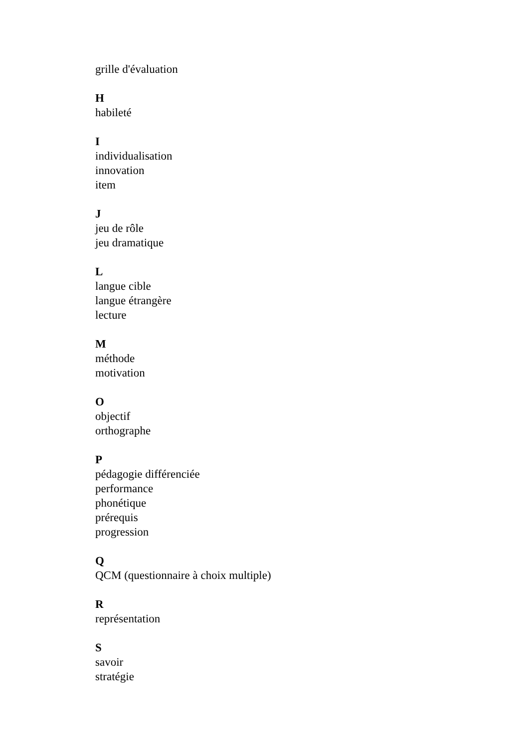grille d'évaluation
H
habileté
I
individualisation
innovation
item
J
jeu de rôle
jeu dramatique
L
langue cible
langue étrangère
lecture
M
méthode
motivation
O
objectif
orthographe
P
pédagogie différenciée
performance
phonétique
prérequis
progression
Q
QCM (questionnaire à choix multiple)
R
représentation
S
savoir
stratégie